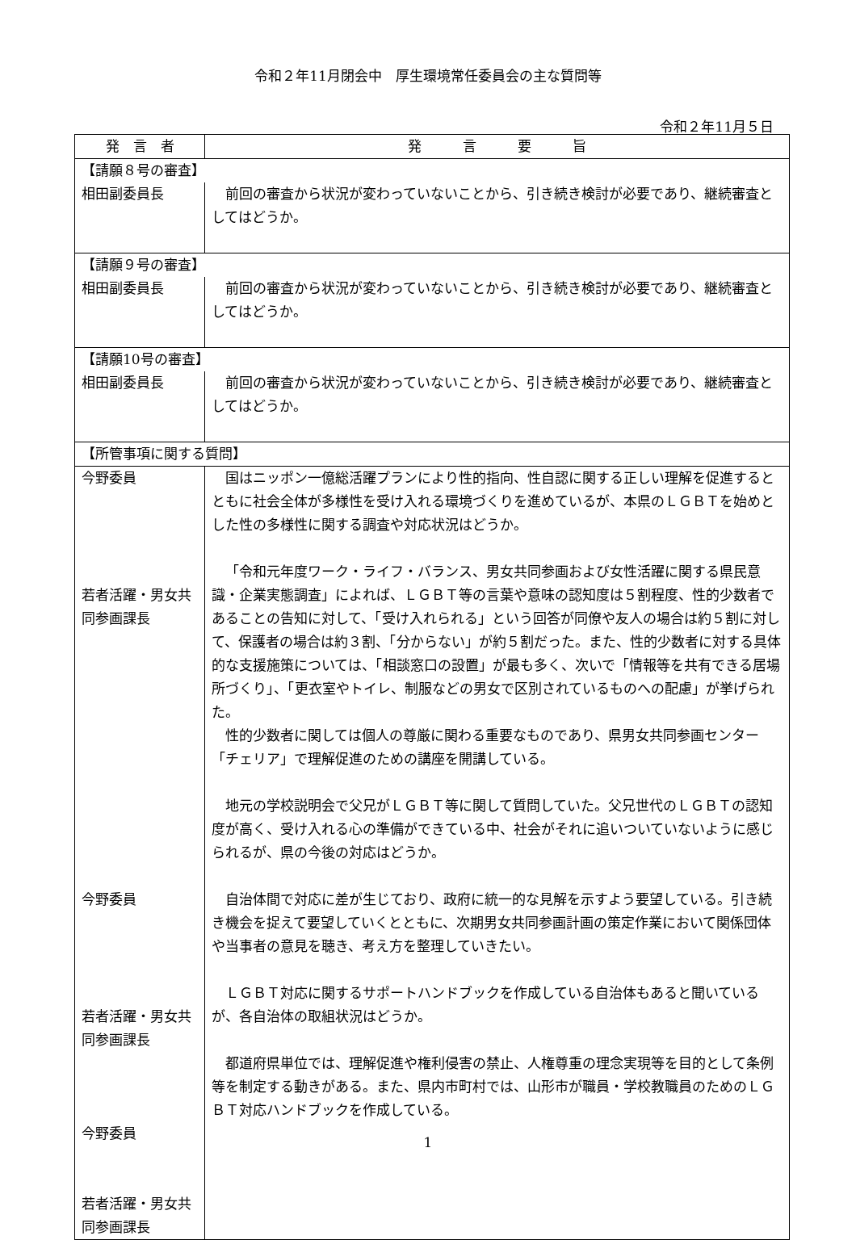令和２年11月閉会中　厚生環境常任委員会の主な質問等
令和２年11月５日
| 発 言 者 | 発 言 要 旨 |
| --- | --- |
| 【請願８号の審査】 | |
| 相田副委員長 | 前回の審査から状況が変わっていないことから、引き続き検討が必要であり、継続審査としてはどうか。 |
| 【請願９号の審査】 | |
| 相田副委員長 | 前回の審査から状況が変わっていないことから、引き続き検討が必要であり、継続審査としてはどうか。 |
| 【請願10号の審査】 | |
| 相田副委員長 | 前回の審査から状況が変わっていないことから、引き続き検討が必要であり、継続審査としてはどうか。 |
| 【所管事項に関する質問】 | |
| 今野委員 若者活躍・男女共同参画課長 今野委員 若者活躍・男女共同参画課長 今野委員 若者活躍・男女共同参画課長 | 国はニッポン一億総活躍プランにより性的指向、性自認に関する正しい理解を促進するとともに社会全体が多様性を受け入れる環境づくりを進めているが、本県のＬＧＢＴを始めとした性の多様性に関する調査や対応状況はどうか。 「令和元年度ワーク・ライフ・バランス、男女共同参画および女性活躍に関する県民意識・企業実態調査」によれば、ＬＧＢＴ等の言葉や意味の認知度は５割程度、性的少数者であることの告知に対して、「受け入れられる」という回答が同僚や友人の場合は約５割に対して、保護者の場合は約３割、「分からない」が約５割だった。また、性的少数者に対する具体的な支援施策については、「相談窓口の設置」が最も多く、次いで「情報等を共有できる居場所づくり」、「更衣室やトイレ、制服などの男女で区別されているものへの配慮」が挙げられた。 性的少数者に関しては個人の尊厳に関わる重要なものであり、県男女共同参画センター「チェリア」で理解促進のための講座を開講している。 地元の学校説明会で父兄がＬＧＢＴ等に関して質問していた。父兄世代のＬＧＢＴの認知度が高く、受け入れる心の準備ができている中、社会がそれに追いついていないように感じられるが、県の今後の対応はどうか。 自治体間で対応に差が生じており、政府に統一的な見解を示すよう要望している。引き続き機会を捉えて要望していくとともに、次期男女共同参画計画の策定作業において関係団体や当事者の意見を聴き、考え方を整理していきたい。 ＬＧＢＴ対応に関するサポートハンドブックを作成している自治体もあると聞いているが、各自治体の取組状況はどうか。 都道府県単位では、理解促進や権利侵害の禁止、人権尊重の理念実現等を目的として条例等を制定する動きがある。また、県内市町村では、山形市が職員・学校教職員のためのＬＧＢＴ対応ハンドブックを作成している。 |
1